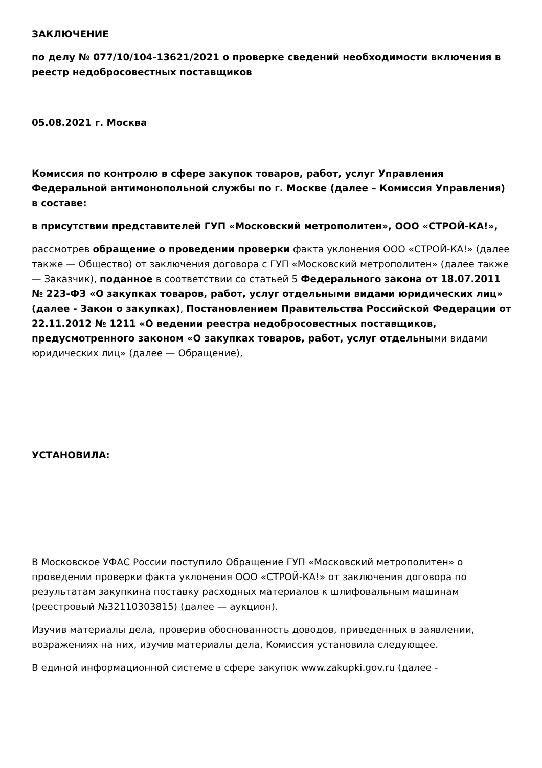ЗАКЛЮЧЕНИЕ
по делу № 077/10/104-13621/2021 о проверке сведений необходимости включения в реестр недобросовестных поставщиков
05.08.2021 г. Москва
Комиссия по контролю в сфере закупок товаров, работ, услуг Управления Федеральной антимонопольной службы по г. Москве (далее – Комиссия Управления) в составе:
в присутствии представителей ГУП «Московский метрополитен», ООО «СТРОЙ-КА!»,
рассмотрев обращение о проведении проверки факта уклонения ООО «СТРОЙ-КА!» (далее также — Общество) от заключения договора с ГУП «Московский метрополитен» (далее также — Заказчик), поданное в соответствии со статьей 5 Федерального закона от 18.07.2011 № 223-ФЗ «О закупках товаров, работ, услуг отдельными видами юридических лиц» (далее - Закон о закупках), Постановлением Правительства Российской Федерации от 22.11.2012 № 1211 «О ведении реестра недобросовестных поставщиков, предусмотренного законом «О закупках товаров, работ, услуг отдельными видами юридических лиц» (далее — Обращение),
УСТАНОВИЛА:
В Московское УФАС России поступило Обращение ГУП «Московский метрополитен» о проведении проверки факта уклонения ООО «СТРОЙ-КА!» от заключения договора по результатам закупкина поставку расходных материалов к шлифовальным машинам (реестровый №32110303815) (далее — аукцион).
Изучив материалы дела, проверив обоснованность доводов, приведенных в заявлении, возражениях на них, изучив материалы дела, Комиссия установила следующее.
В единой информационной системе в сфере закупок www.zakupki.gov.ru (далее -